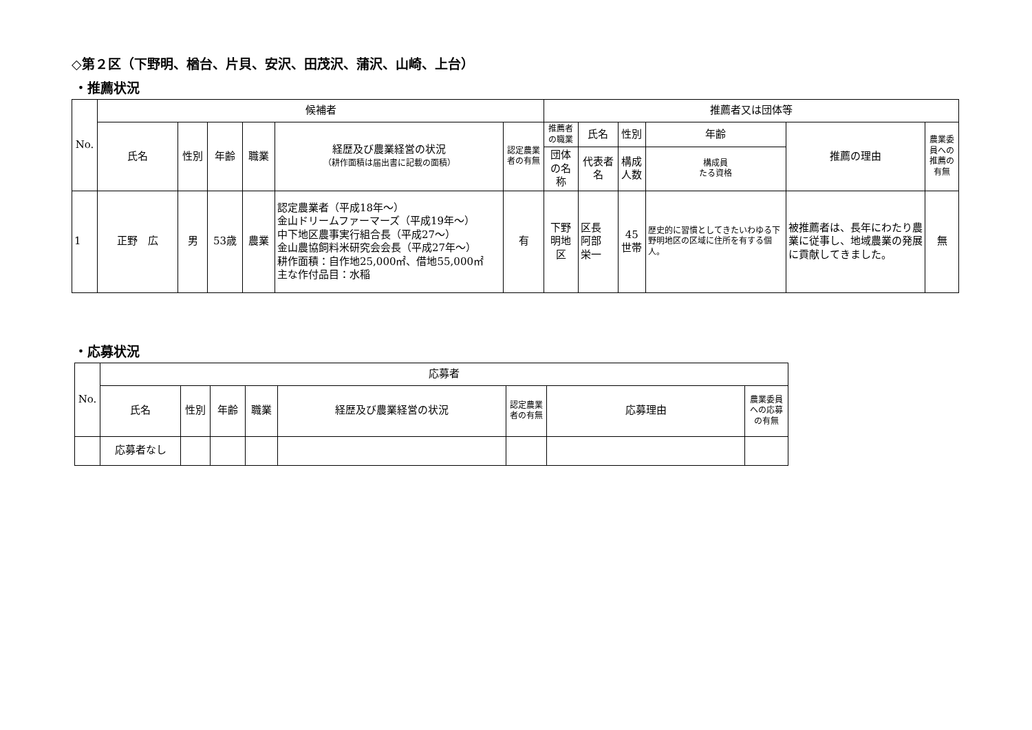◇第２区（下野明、楢台、片貝、安沢、田茂沢、蒲沢、山崎、上台）
・推薦状況
| No. | 候補者 | | | | | | 推薦者又は団体等 | | | | | |
| --- | --- | --- | --- | --- | --- | --- | --- | --- | --- | --- | --- | --- |
| | 氏名 | 性別 | 年齢 | 職業 | 経歴及び農業経営の状況 （耕作面積は届出書に記載の面積） | 認定農業者の有無 | 推薦者の職業 | 氏名 | 性別 | 年齢 | 推薦の理由 | 農業委員への推薦の有無 |
| | | | | | | | 団体の名称 | 代表者名 | 構成 人数 | 構成員 たる資格 | | |
| 1 | 正野 広 | 男 | 53歳 | 農業 | 認定農業者（平成18年～） 金山ドリームファーマーズ（平成19年～） 中下地区農事実行組合長（平成27～） 金山農協飼料米研究会会長（平成27年～） 耕作面積：自作地25,000㎡、借地55,000㎡ 主な作付品目：水稲 | 有 | 下野明地区 | 区長 阿部 栄一 | 45世帯 | 歴史的に習慣としてきたいわゆる下野明地区の区域に住所を有する個人。 | 被推薦者は、長年にわたり農業に従事し、地域農業の発展に貢献してきました。 | 無 |
・応募状況
| No. | 応募者 | | | | | | | |
| --- | --- | --- | --- | --- | --- | --- | --- | --- |
| | 氏名 | 性別 | 年齢 | 職業 | 経歴及び農業経営の状況 | 認定農業者の有無 | 応募理由 | 農業委員への応募の有無 |
| | 応募者なし | | | | | | | |